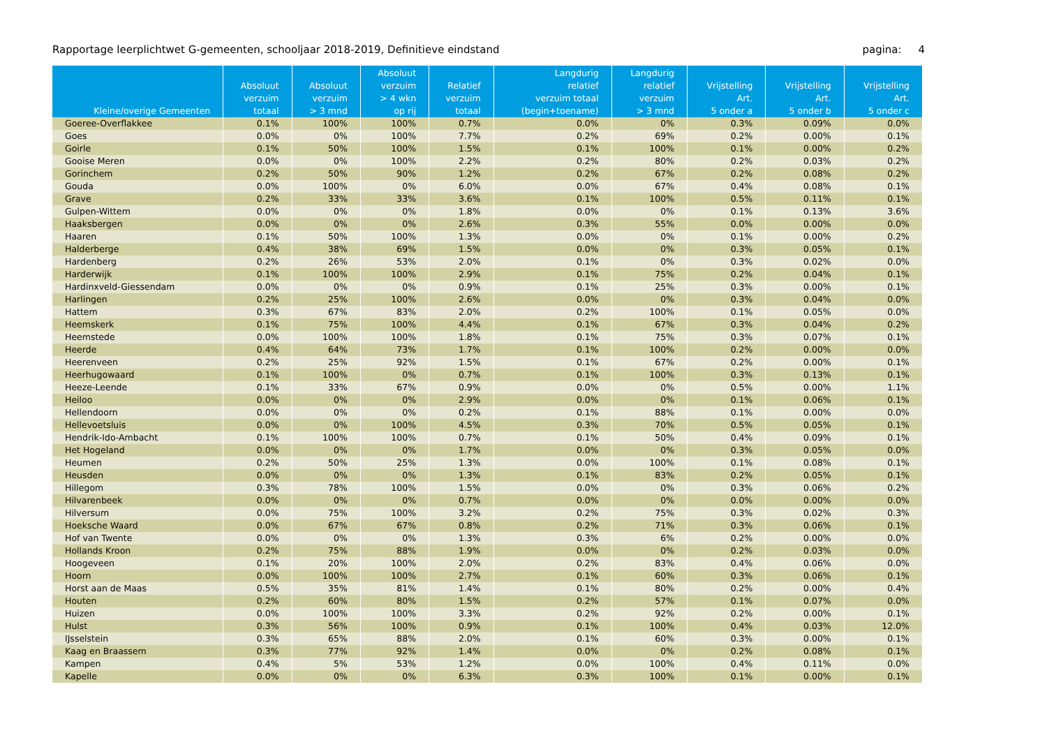Rapportage leerplichtwet G-gemeenten, schooljaar 2018-2019, Definitieve eindstand pagina: 4
| Kleine/overige Gemeenten | Absoluut verzuim totaal | Absoluut verzuim > 3 mnd | Absoluut verzuim > 4 wkn op rij | Relatief verzuim totaal | Langdurig relatief verzuim totaal (begin+toename) | Langdurig relatief verzuim > 3 mnd | Vrijstelling Art. 5 onder a | Vrijstelling Art. 5 onder b | Vrijstelling Art. 5 onder c |
| --- | --- | --- | --- | --- | --- | --- | --- | --- | --- |
| Goeree-Overflakkee | 0.1% | 100% | 100% | 0.7% | 0.0% | 0% | 0.3% | 0.09% | 0.0% |
| Goes | 0.0% | 0% | 100% | 7.7% | 0.2% | 69% | 0.2% | 0.00% | 0.1% |
| Goirle | 0.1% | 50% | 100% | 1.5% | 0.1% | 100% | 0.1% | 0.00% | 0.2% |
| Gooise Meren | 0.0% | 0% | 100% | 2.2% | 0.2% | 80% | 0.2% | 0.03% | 0.2% |
| Gorinchem | 0.2% | 50% | 90% | 1.2% | 0.2% | 67% | 0.2% | 0.08% | 0.2% |
| Gouda | 0.0% | 100% | 0% | 6.0% | 0.0% | 67% | 0.4% | 0.08% | 0.1% |
| Grave | 0.2% | 33% | 33% | 3.6% | 0.1% | 100% | 0.5% | 0.11% | 0.1% |
| Gulpen-Wittem | 0.0% | 0% | 0% | 1.8% | 0.0% | 0% | 0.1% | 0.13% | 3.6% |
| Haaksbergen | 0.0% | 0% | 0% | 2.6% | 0.3% | 55% | 0.0% | 0.00% | 0.0% |
| Haaren | 0.1% | 50% | 100% | 1.3% | 0.0% | 0% | 0.1% | 0.00% | 0.2% |
| Halderberge | 0.4% | 38% | 69% | 1.5% | 0.0% | 0% | 0.3% | 0.05% | 0.1% |
| Hardenberg | 0.2% | 26% | 53% | 2.0% | 0.1% | 0% | 0.3% | 0.02% | 0.0% |
| Harderwijk | 0.1% | 100% | 100% | 2.9% | 0.1% | 75% | 0.2% | 0.04% | 0.1% |
| Hardinxveld-Giessendam | 0.0% | 0% | 0% | 0.9% | 0.1% | 25% | 0.3% | 0.00% | 0.1% |
| Harlingen | 0.2% | 25% | 100% | 2.6% | 0.0% | 0% | 0.3% | 0.04% | 0.0% |
| Hattem | 0.3% | 67% | 83% | 2.0% | 0.2% | 100% | 0.1% | 0.05% | 0.0% |
| Heemskerk | 0.1% | 75% | 100% | 4.4% | 0.1% | 67% | 0.3% | 0.04% | 0.2% |
| Heemstede | 0.0% | 100% | 100% | 1.8% | 0.1% | 75% | 0.3% | 0.07% | 0.1% |
| Heerde | 0.4% | 64% | 73% | 1.7% | 0.1% | 100% | 0.2% | 0.00% | 0.0% |
| Heerenveen | 0.2% | 25% | 92% | 1.5% | 0.1% | 67% | 0.2% | 0.00% | 0.1% |
| Heerhugowaard | 0.1% | 100% | 0% | 0.7% | 0.1% | 100% | 0.3% | 0.13% | 0.1% |
| Heeze-Leende | 0.1% | 33% | 67% | 0.9% | 0.0% | 0% | 0.5% | 0.00% | 1.1% |
| Heiloo | 0.0% | 0% | 0% | 2.9% | 0.0% | 0% | 0.1% | 0.06% | 0.1% |
| Hellendoorn | 0.0% | 0% | 0% | 0.2% | 0.1% | 88% | 0.1% | 0.00% | 0.0% |
| Hellevoetsluis | 0.0% | 0% | 100% | 4.5% | 0.3% | 70% | 0.5% | 0.05% | 0.1% |
| Hendrik-Ido-Ambacht | 0.1% | 100% | 100% | 0.7% | 0.1% | 50% | 0.4% | 0.09% | 0.1% |
| Het Hogeland | 0.0% | 0% | 0% | 1.7% | 0.0% | 0% | 0.3% | 0.05% | 0.0% |
| Heumen | 0.2% | 50% | 25% | 1.3% | 0.0% | 100% | 0.1% | 0.08% | 0.1% |
| Heusden | 0.0% | 0% | 0% | 1.3% | 0.1% | 83% | 0.2% | 0.05% | 0.1% |
| Hillegom | 0.3% | 78% | 100% | 1.5% | 0.0% | 0% | 0.3% | 0.06% | 0.2% |
| Hilvarenbeek | 0.0% | 0% | 0% | 0.7% | 0.0% | 0% | 0.0% | 0.00% | 0.0% |
| Hilversum | 0.0% | 75% | 100% | 3.2% | 0.2% | 75% | 0.3% | 0.02% | 0.3% |
| Hoeksche Waard | 0.0% | 67% | 67% | 0.8% | 0.2% | 71% | 0.3% | 0.06% | 0.1% |
| Hof van Twente | 0.0% | 0% | 0% | 1.3% | 0.3% | 6% | 0.2% | 0.00% | 0.0% |
| Hollands Kroon | 0.2% | 75% | 88% | 1.9% | 0.0% | 0% | 0.2% | 0.03% | 0.0% |
| Hoogeveen | 0.1% | 20% | 100% | 2.0% | 0.2% | 83% | 0.4% | 0.06% | 0.0% |
| Hoorn | 0.0% | 100% | 100% | 2.7% | 0.1% | 60% | 0.3% | 0.06% | 0.1% |
| Horst aan de Maas | 0.5% | 35% | 81% | 1.4% | 0.1% | 80% | 0.2% | 0.00% | 0.4% |
| Houten | 0.2% | 60% | 80% | 1.5% | 0.2% | 57% | 0.1% | 0.07% | 0.0% |
| Huizen | 0.0% | 100% | 100% | 3.3% | 0.2% | 92% | 0.2% | 0.00% | 0.1% |
| Hulst | 0.3% | 56% | 100% | 0.9% | 0.1% | 100% | 0.4% | 0.03% | 12.0% |
| IJsselstein | 0.3% | 65% | 88% | 2.0% | 0.1% | 60% | 0.3% | 0.00% | 0.1% |
| Kaag en Braassem | 0.3% | 77% | 92% | 1.4% | 0.0% | 0% | 0.2% | 0.08% | 0.1% |
| Kampen | 0.4% | 5% | 53% | 1.2% | 0.0% | 100% | 0.4% | 0.11% | 0.0% |
| Kapelle | 0.0% | 0% | 0% | 6.3% | 0.3% | 100% | 0.1% | 0.00% | 0.1% |